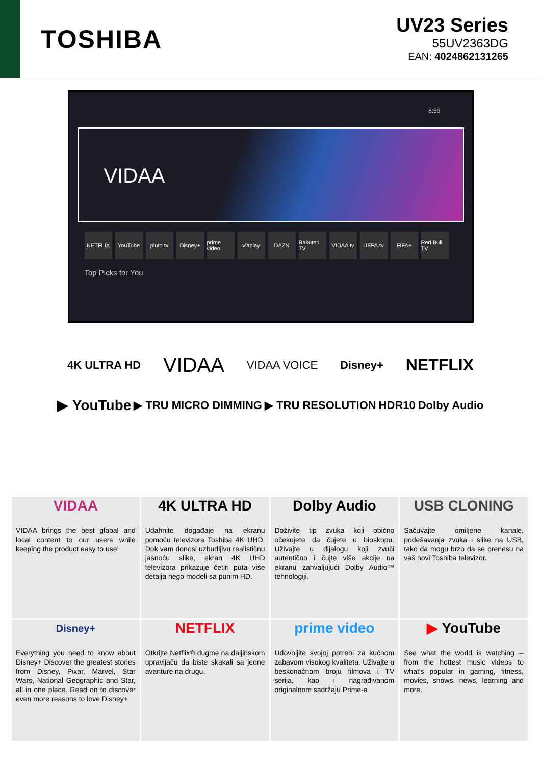TOSHIBA
UV23 Series
55UV2363DG
EAN: 4024862131265
8:59
VIDAA
NETFLIX YouTube pluto tv Disney+ prime video viaplay DAZN Rakuten TV VIDAA tv UEFA.tv FIFA+ Red Bull TV
Top Picks for You
4K ULTRA HD VIDAA VIDAA VOICE Disney+ NETFLIX
▶ YouTube ▶ TRU MICRO DIMMING ▶ TRU RESOLUTION HDR10 Dolby Audio
VIDAA
VIDAA brings the best global and local content to our users while keeping the product easy to use!
4K ULTRA HD
Udahnite događaje na ekranu pomoću televizora Toshiba 4K UHD. Dok vam donosi uzbudljivu realističnu jasnoću slike, ekran 4K UHD televizora prikazuje četiri puta više detalja nego modeli sa punim HD.
Dolby Audio
Doživite tip zvuka koji obično očekujete da čujete u bioskopu. Uživajte u dijalogu koji zvuči autentično i čujte više akcije na ekranu zahvaljujući Dolby Audio™ tehnologiji.
USB CLONING
Sačuvajte omiljene kanale, podešavanja zvuka i slike na USB, tako da mogu brzo da se prenesu na vaš novi Toshiba televizor.
Disney+
Everything you need to know about Disney+ Discover the greatest stories from Disney, Pixar, Marvel, Star Wars, National Geographic and Star, all in one place. Read on to discover even more reasons to love Disney+
NETFLIX
Otkrijte Netflix® dugme na daljinskom upravljaču da biste skakali sa jedne avanture na drugu.
prime video
Udovoljite svojoj potrebi za kućnom zabavom visokog kvaliteta. Uživajte u beskonačnom broju filmova i TV serija, kao i nagrađivanom originalnom sadržaju Prime-a
▶ YouTube
See what the world is watching -- from the hottest music videos to what's popular in gaming, fitness, movies, shows, news, learning and more.